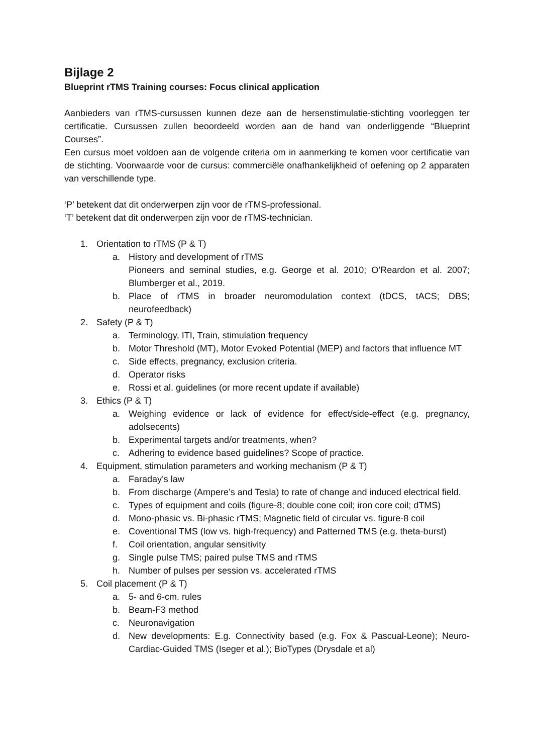Bijlage 2
Blueprint rTMS Training courses: Focus clinical application
Aanbieders van rTMS-cursussen kunnen deze aan de hersenstimulatie-stichting voorleggen ter certificatie. Cursussen zullen beoordeeld worden aan de hand van onderliggende “Blueprint Courses”.
Een cursus moet voldoen aan de volgende criteria om in aanmerking te komen voor certificatie van de stichting. Voorwaarde voor de cursus: commerciële onafhankelijkheid of oefening op 2 apparaten van verschillende type.
‘P’ betekent dat dit onderwerpen zijn voor de rTMS-professional.
‘T’ betekent dat dit onderwerpen zijn voor de rTMS-technician.
1. Orientation to rTMS (P & T)
a. History and development of rTMS
Pioneers and seminal studies, e.g. George et al. 2010; O’Reardon et al. 2007; Blumberger et al., 2019.
b. Place of rTMS in broader neuromodulation context (tDCS, tACS; DBS; neurofeedback)
2. Safety (P & T)
a. Terminology, ITI, Train, stimulation frequency
b. Motor Threshold (MT), Motor Evoked Potential (MEP) and factors that influence MT
c. Side effects, pregnancy, exclusion criteria.
d. Operator risks
e. Rossi et al. guidelines (or more recent update if available)
3. Ethics (P & T)
a. Weighing evidence or lack of evidence for effect/side-effect (e.g. pregnancy, adolsecents)
b. Experimental targets and/or treatments, when?
c. Adhering to evidence based guidelines? Scope of practice.
4. Equipment, stimulation parameters and working mechanism (P & T)
a. Faraday’s law
b. From discharge (Ampere’s and Tesla) to rate of change and induced electrical field.
c. Types of equipment and coils (figure-8; double cone coil; iron core coil; dTMS)
d. Mono-phasic vs. Bi-phasic rTMS; Magnetic field of circular vs. figure-8 coil
e. Coventional TMS (low vs. high-frequency) and Patterned TMS (e.g. theta-burst)
f. Coil orientation, angular sensitivity
g. Single pulse TMS; paired pulse TMS and rTMS
h. Number of pulses per session vs. accelerated rTMS
5. Coil placement (P & T)
a. 5- and 6-cm. rules
b. Beam-F3 method
c. Neuronavigation
d. New developments: E.g. Connectivity based (e.g. Fox & Pascual-Leone); Neuro-Cardiac-Guided TMS (Iseger et al.); BioTypes (Drysdale et al)